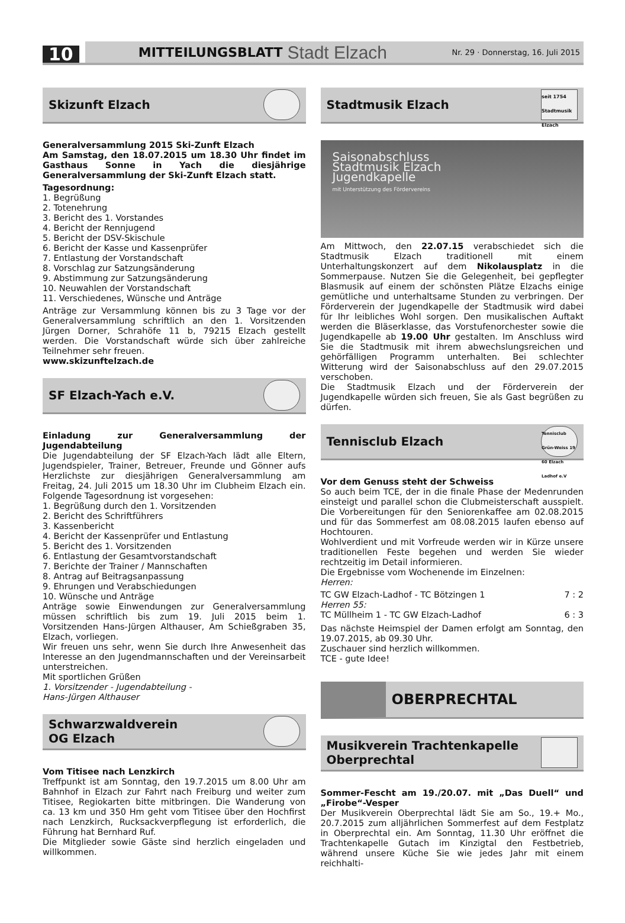10
MITTEILUNGSBLATT Stadt Elzach Nr. 29 · Donnerstag, 16. Juli 2015
Skizunft Elzach
Generalversammlung 2015 Ski-Zunft Elzach
Am Samstag, den 18.07.2015 um 18.30 Uhr findet im Gasthaus Sonne in Yach die diesjährige Generalversammlung der Ski-Zunft Elzach statt.
Tagesordnung:
1. Begrüßung
2. Totenehrung
3. Bericht des 1. Vorstandes
4. Bericht der Rennjugend
5. Bericht der DSV-Skischule
6. Bericht der Kasse und Kassenprüfer
7. Entlastung der Vorstandschaft
8. Vorschlag zur Satzungsänderung
9. Abstimmung zur Satzungsänderung
10. Neuwahlen der Vorstandschaft
11. Verschiedenes, Wünsche und Anträge
Anträge zur Versammlung können bis zu 3 Tage vor der Generalversammlung schriftlich an den 1. Vorsitzenden Jürgen Dorner, Schrahöfe 11 b, 79215 Elzach gestellt werden. Die Vorstandschaft würde sich über zahlreiche Teilnehmer sehr freuen.
www.skizunftelzach.de
SF Elzach-Yach e.V.
Einladung zur Generalversammlung der Jugendabteilung
Die Jugendabteilung der SF Elzach-Yach lädt alle Eltern, Jugendspieler, Trainer, Betreuer, Freunde und Gönner aufs Herzlichste zur diesjährigen Generalversammlung am Freitag, 24. Juli 2015 um 18.30 Uhr im Clubheim Elzach ein. Folgende Tagesordnung ist vorgesehen:
1. Begrüßung durch den 1. Vorsitzenden
2. Bericht des Schriftführers
3. Kassenbericht
4. Bericht der Kassenprüfer und Entlastung
5. Bericht des 1. Vorsitzenden
6. Entlastung der Gesamtvorstandschaft
7. Berichte der Trainer / Mannschaften
8. Antrag auf Beitragsanpassung
9. Ehrungen und Verabschiedungen
10. Wünsche und Anträge
Anträge sowie Einwendungen zur Generalversammlung müssen schriftlich bis zum 19. Juli 2015 beim 1. Vorsitzenden Hans-Jürgen Althauser, Am Schießgraben 35, Elzach, vorliegen.
Wir freuen uns sehr, wenn Sie durch Ihre Anwesenheit das Interesse an den Jugendmannschaften und der Vereinsarbeit unterstreichen.
Mit sportlichen Grüßen
1. Vorsitzender - Jugendabteilung -
Hans-Jürgen Althauser
Schwarzwaldverein
OG Elzach
Vom Titisee nach Lenzkirch
Treffpunkt ist am Sonntag, den 19.7.2015 um 8.00 Uhr am Bahnhof in Elzach zur Fahrt nach Freiburg und weiter zum Titisee, Regiokarten bitte mitbringen. Die Wanderung von ca. 13 km und 350 Hm geht vom Titisee über den Hochfirst nach Lenzkirch, Rucksackverpflegung ist erforderlich, die Führung hat Bernhard Ruf.
Die Mitglieder sowie Gäste sind herzlich eingeladen und willkommen.
Stadtmusik Elzach
seit 1754 Stadtmusik Elzach
Saisonabschluss
Stadtmusik Elzach
Jugendkapelle
mit Unterstützung des Fördervereins
Am Mittwoch, den 22.07.15 verabschiedet sich die Stadtmusik Elzach traditionell mit einem Unterhaltungskonzert auf dem Nikolausplatz in die Sommerpause. Nutzen Sie die Gelegenheit, bei gepflegter Blasmusik auf einem der schönsten Plätze Elzachs einige gemütliche und unterhaltsame Stunden zu verbringen. Der Förderverein der Jugendkapelle der Stadtmusik wird dabei für Ihr leibliches Wohl sorgen. Den musikalischen Auftakt werden die Bläserklasse, das Vorstufenorchester sowie die Jugendkapelle ab 19.00 Uhr gestalten. Im Anschluss wird Sie die Stadtmusik mit ihrem abwechslungsreichen und gehörfälligen Programm unterhalten. Bei schlechter Witterung wird der Saisonabschluss auf den 29.07.2015 verschoben.
Die Stadtmusik Elzach und der Förderverein der Jugendkapelle würden sich freuen, Sie als Gast begrüßen zu dürfen.
Tennisclub Elzach
Tennisclub Grün-Weiss 19 60 Elzach Ladhof e.V
Vor dem Genuss steht der Schweiss
So auch beim TCE, der in die finale Phase der Medenrunden einsteigt und parallel schon die Clubmeisterschaft ausspielt. Die Vorbereitungen für den Seniorenkaffee am 02.08.2015 und für das Sommerfest am 08.08.2015 laufen ebenso auf Hochtouren.
Wohlverdient und mit Vorfreude werden wir in Kürze unsere traditionellen Feste begehen und werden Sie wieder rechtzeitig im Detail informieren.
Die Ergebnisse vom Wochenende im Einzelnen:
Herren:
TC GW Elzach-Ladhof - TC Bötzingen 1 7 : 2
Herren 55:
TC Müllheim 1 - TC GW Elzach-Ladhof 6 : 3
Das nächste Heimspiel der Damen erfolgt am Sonntag, den 19.07.2015, ab 09.30 Uhr.
Zuschauer sind herzlich willkommen.
TCE - gute Idee!
OBERPRECHTAL
Musikverein Trachtenkapelle
Oberprechtal
Sommer-Fescht am 19./20.07. mit „Das Duell“ und „Firobe“-Vesper
Der Musikverein Oberprechtal lädt Sie am So., 19.+ Mo., 20.7.2015 zum alljährlichen Sommerfest auf dem Festplatz in Oberprechtal ein. Am Sonntag, 11.30 Uhr eröffnet die Trachtenkapelle Gutach im Kinzigtal den Festbetrieb, während unsere Küche Sie wie jedes Jahr mit einem reichhalti-